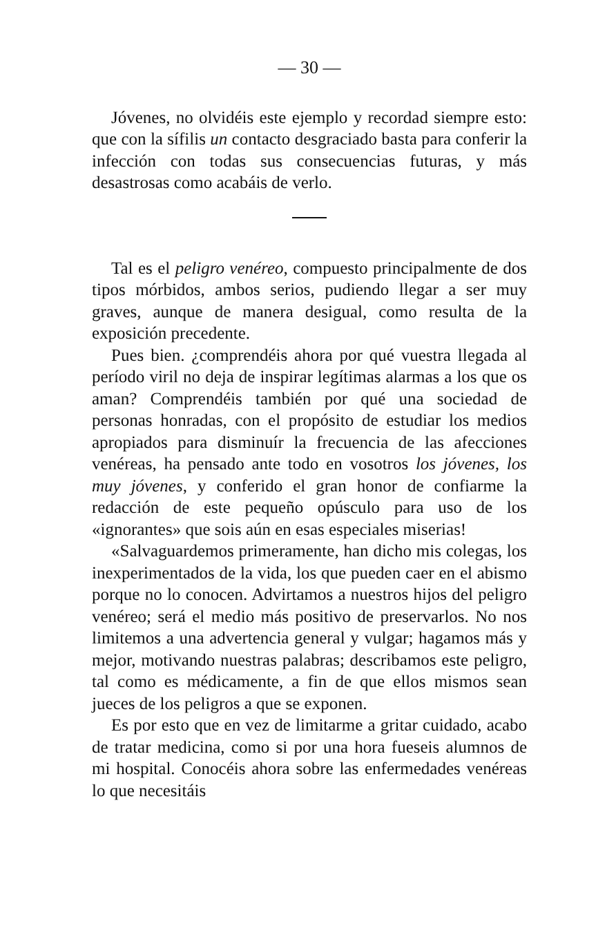— 30 —
Jóvenes, no olvidéis este ejemplo y recordad siempre esto: que con la sífilis un contacto desgraciado basta para conferir la infección con todas sus consecuencias futuras, y más desastrosas como acabáis de verlo.
Tal es el peligro venéreo, compuesto principalmente de dos tipos mórbidos, ambos serios, pudiendo llegar a ser muy graves, aunque de manera desigual, como resulta de la exposición precedente.
Pues bien. ¿comprendéis ahora por qué vuestra llegada al período viril no deja de inspirar legítimas alarmas a los que os aman? Comprendéis también por qué una sociedad de personas honradas, con el propósito de estudiar los medios apropiados para disminuír la frecuencia de las afecciones venéreas, ha pensado ante todo en vosotros los jóvenes, los muy jóvenes, y conferido el gran honor de confiarme la redacción de este pequeño opúsculo para uso de los «ignorantes» que sois aún en esas especiales miserias!
«Salvaguardemos primeramente, han dicho mis colegas, los inexperimentados de la vida, los que pueden caer en el abismo porque no lo conocen. Advirtamos a nuestros hijos del peligro venéreo; será el medio más positivo de preservarlos. No nos limitemos a una advertencia general y vulgar; hagamos más y mejor, motivando nuestras palabras; describamos este peligro, tal como es médicamente, a fin de que ellos mismos sean jueces de los peligros a que se exponen.
Es por esto que en vez de limitarme a gritar cuidado, acabo de tratar medicina, como si por una hora fueseis alumnos de mi hospital. Conocéis ahora sobre las enfermedades venéreas lo que necesitáis